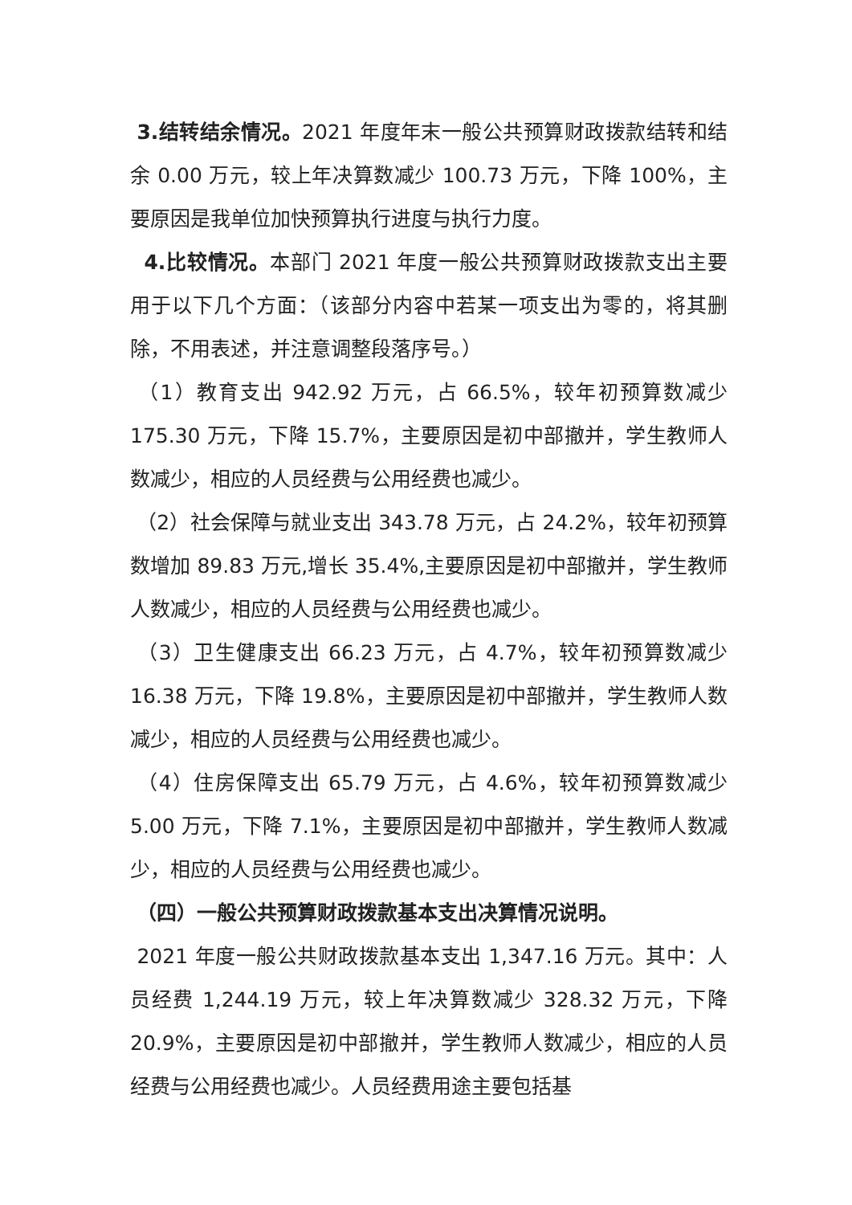3.结转结余情况。2021 年度年末一般公共预算财政拨款结转和结余 0.00 万元，较上年决算数减少 100.73 万元，下降 100%，主要原因是我单位加快预算执行进度与执行力度。
4.比较情况。本部门 2021 年度一般公共预算财政拨款支出主要用于以下几个方面：（该部分内容中若某一项支出为零的，将其删除，不用表述，并注意调整段落序号。）
（1）教育支出 942.92 万元，占 66.5%，较年初预算数减少 175.30 万元，下降 15.7%，主要原因是初中部撤并，学生教师人数减少，相应的人员经费与公用经费也减少。
（2）社会保障与就业支出 343.78 万元，占 24.2%，较年初预算数增加 89.83 万元,增长 35.4%,主要原因是初中部撤并，学生教师人数减少，相应的人员经费与公用经费也减少。
（3）卫生健康支出 66.23 万元，占 4.7%，较年初预算数减少 16.38 万元，下降 19.8%，主要原因是初中部撤并，学生教师人数减少，相应的人员经费与公用经费也减少。
（4）住房保障支出 65.79 万元，占 4.6%，较年初预算数减少 5.00 万元，下降 7.1%，主要原因是初中部撤并，学生教师人数减少，相应的人员经费与公用经费也减少。
（四）一般公共预算财政拨款基本支出决算情况说明。
2021 年度一般公共财政拨款基本支出 1,347.16 万元。其中：人员经费 1,244.19 万元，较上年决算数减少 328.32 万元，下降 20.9%，主要原因是初中部撤并，学生教师人数减少，相应的人员经费与公用经费也减少。人员经费用途主要包括基